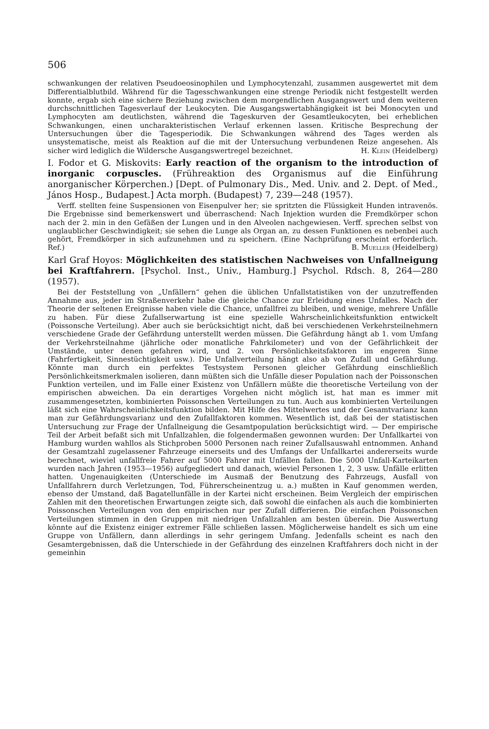506
schwankungen der relativen Pseudoeosinophilen und Lymphocytenzahl, zusammen ausgewertet mit dem Differentialblutbild. Während für die Tagesschwankungen eine strenge Periodik nicht festgestellt werden konnte, ergab sich eine sichere Beziehung zwischen dem morgendlichen Ausgangswert und dem weiteren durchschnittlichen Tagesverlauf der Leukocyten. Die Ausgangswertabhängigkeit ist bei Monocyten und Lymphocyten am deutlichsten, während die Tageskurven der Gesamtleukocyten, bei erheblichen Schwankungen, einen uncharakteristischen Verlauf erkennen lassen. Kritische Besprechung der Untersuchungen über die Tagesperiodik. Die Schwankungen während des Tages werden als unsystematische, meist als Reaktion auf die mit der Untersuchung verbundenen Reize angesehen. Als sicher wird lediglich die Wildersche Ausgangswertregel bezeichnet. H. Klein (Heidelberg)
I. Fodor et G. Miskovits: Early reaction of the organism to the introduction of inorganic corpuscles. (Frühreaktion des Organismus auf die Einführung anorganischer Körperchen.) [Dept. of Pulmonary Dis., Med. Univ. and 2. Dept. of Med., János Hosp., Budapest.] Acta morph. (Budapest) 7, 239—248 (1957).
Verff. stellten feine Suspensionen von Eisenpulver her; sie spritzten die Flüssigkeit Hunden intravenös. Die Ergebnisse sind bemerkenswert und überraschend: Nach Injektion wurden die Fremdkörper schon nach der 2. min in den Gefäßen der Lungen und in den Alveolen nachgewiesen. Verff. sprechen selbst von unglaublicher Geschwindigkeit; sie sehen die Lunge als Organ an, zu dessen Funktionen es nebenbei auch gehört, Fremdkörper in sich aufzunehmen und zu speichern. (Eine Nachprüfung erscheint erforderlich. Ref.) B. Mueller (Heidelberg)
Karl Graf Hoyos: Möglichkeiten des statistischen Nachweises von Unfallneigung bei Kraftfahrern. [Psychol. Inst., Univ., Hamburg.] Psychol. Rdsch. 8, 264—280 (1957).
Bei der Feststellung von „Unfällern“ gehen die üblichen Unfallstatistiken von der unzutreffenden Annahme aus, jeder im Straßenverkehr habe die gleiche Chance zur Erleidung eines Unfalles. Nach der Theorie der seltenen Ereignisse haben viele die Chance, unfallfrei zu bleiben, und wenige, mehrere Unfälle zu haben. Für diese Zufallserwartung ist eine spezielle Wahrscheinlichkeitsfunktion entwickelt (Poissonsche Verteilung). Aber auch sie berücksichtigt nicht, daß bei verschiedenen Verkehrsteilnehmern verschiedene Grade der Gefährdung unterstellt werden müssen. Die Gefährdung hängt ab 1. vom Umfang der Verkehrsteilnahme (jährliche oder monatliche Fahrkilometer) und von der Gefährlichkeit der Umstände, unter denen gefahren wird, und 2. von Persönlichkeitsfaktoren im engeren Sinne (Fahrfertigkeit, Sinnestüchtigkeit usw.). Die Unfallverteilung hängt also ab von Zufall und Gefährdung. Könnte man durch ein perfektes Testsystem Personen gleicher Gefährdung einschließlich Persönlichkeitsmerkmalen isolieren, dann müßten sich die Unfälle dieser Population nach der Poissonschen Funktion verteilen, und im Falle einer Existenz von Unfällern müßte die theoretische Verteilung von der empirischen abweichen. Da ein derartiges Vorgehen nicht möglich ist, hat man es immer mit zusammengesetzten, kombinierten Poissonschen Verteilungen zu tun. Auch aus kombinierten Verteilungen läßt sich eine Wahrscheinlichkeitsfunktion bilden. Mit Hilfe des Mittelwertes und der Gesamtvarianz kann man zur Gefährdungsvarianz und den Zufallfaktoren kommen. Wesentlich ist, daß bei der statistischen Untersuchung zur Frage der Unfallneigung die Gesamtpopulation berücksichtigt wird. — Der empirische Teil der Arbeit befaßt sich mit Unfallzahlen, die folgendermaßen gewonnen wurden: Der Unfallkartei von Hamburg wurden wahllos als Stichproben 5000 Personen nach reiner Zufallsauswahl entnommen. Anhand der Gesamtzahl zugelassener Fahrzeuge einerseits und des Umfangs der Unfallkartei andererseits wurde berechnet, wieviel unfallfreie Fahrer auf 5000 Fahrer mit Unfällen fallen. Die 5000 Unfall-Karteikarten wurden nach Jahren (1953—1956) aufgegliedert und danach, wieviel Personen 1, 2, 3 usw. Unfälle erlitten hatten. Ungenauigkeiten (Unterschiede im Ausmaß der Benutzung des Fahrzeugs, Ausfall von Unfallfahrern durch Verletzungen, Tod, Führerscheinentzug u. a.) mußten in Kauf genommen werden, ebenso der Umstand, daß Bagatellunfälle in der Kartei nicht erscheinen. Beim Vergleich der empirischen Zahlen mit den theoretischen Erwartungen zeigte sich, daß sowohl die einfachen als auch die kombinierten Poissonschen Verteilungen von den empirischen nur per Zufall differieren. Die einfachen Poissonschen Verteilungen stimmen in den Gruppen mit niedrigen Unfallzahlen am besten überein. Die Auswertung könnte auf die Existenz einiger extremer Fälle schließen lassen. Möglicherweise handelt es sich um eine Gruppe von Unfällern, dann allerdings in sehr geringem Umfang. Jedenfalls scheint es nach den Gesamtergebnissen, daß die Unterschiede in der Gefährdung des einzelnen Kraftfahrers doch nicht in der gemeinhin